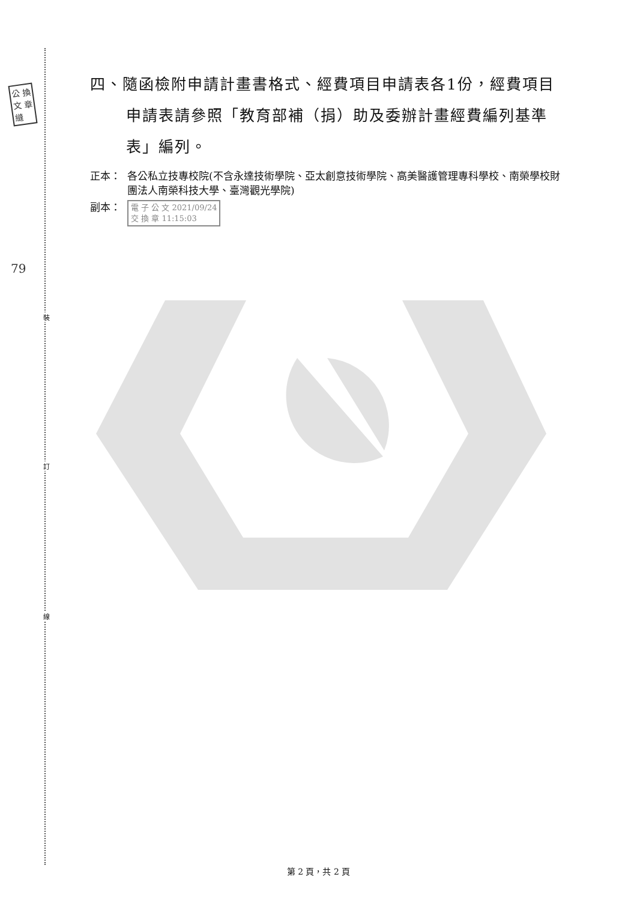裝
訂
線
公 換
文 章
縫
79
四、隨函檢附申請計畫書格式、經費項目申請表各1份，經費項目申請表請參照「教育部補（捐）助及委辦計畫經費編列基準表」編列。
正本： 各公私立技專校院(不含永達技術學院、亞太創意技術學院、高美醫護管理專科學校、南榮學校財團法人南榮科技大學、臺灣觀光學院)
副本： 電 子 公 文 2021/09/24
交 換 章 11:15:03
第 2 頁，共 2 頁